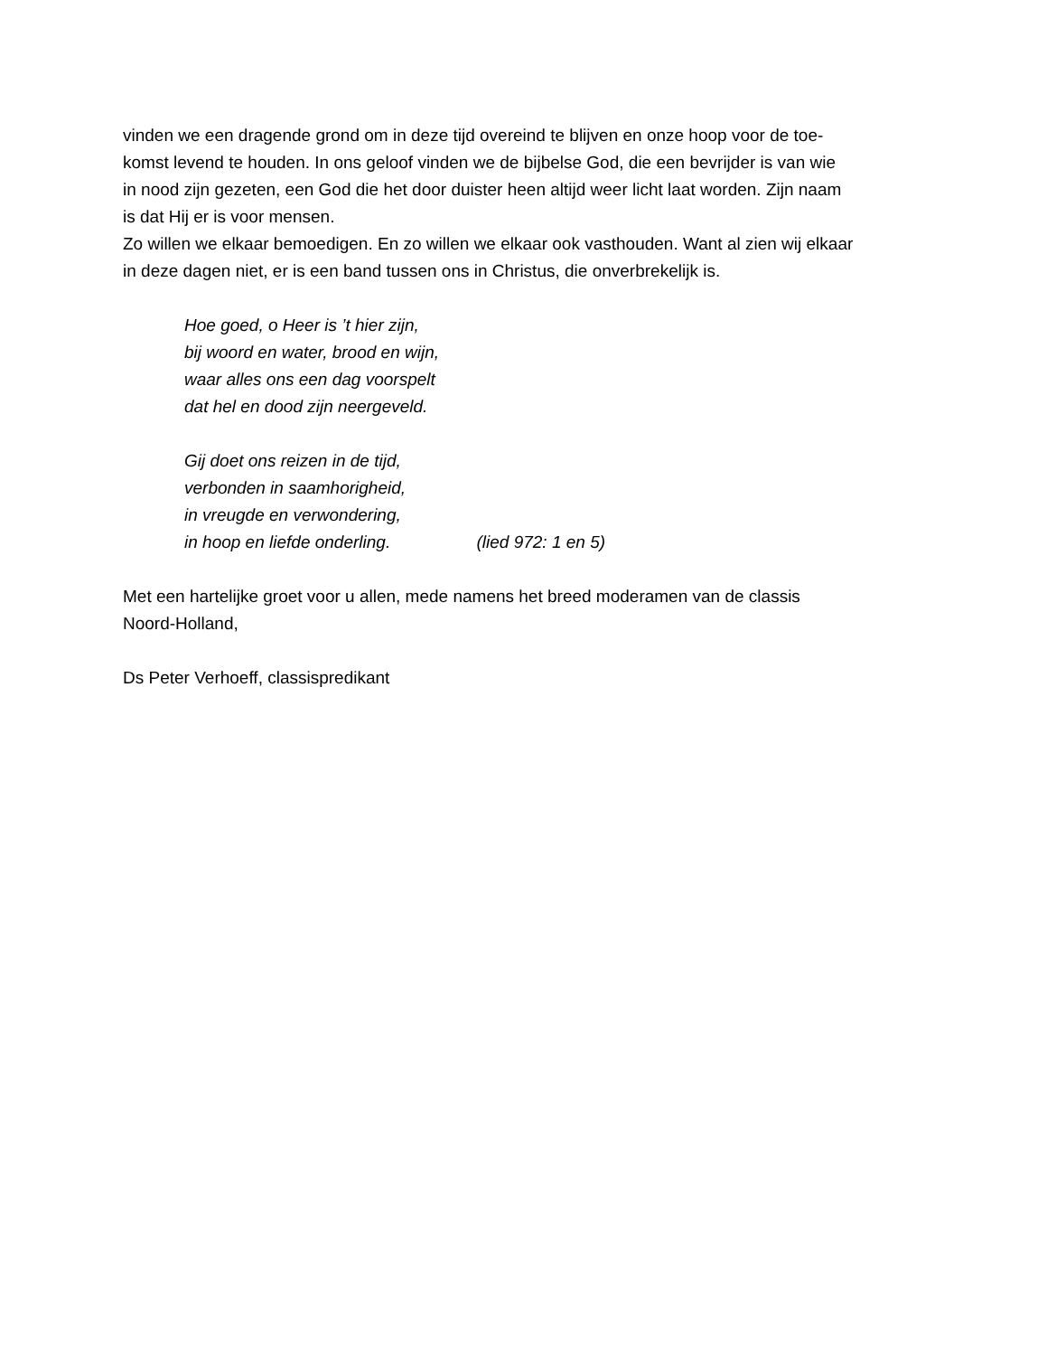vinden we een dragende grond om in deze tijd overeind te blijven en onze hoop voor de toe-
komst levend te houden. In ons geloof vinden we de bijbelse God, die een bevrijder is van wie
in nood zijn gezeten, een God die het door duister heen altijd weer licht laat worden. Zijn naam
is dat Hij er is voor mensen.
Zo willen we elkaar bemoedigen. En zo willen we elkaar ook vasthouden. Want al zien wij elkaar
in deze dagen niet, er is een band tussen ons in Christus, die onverbrekelijk is.
Hoe goed, o Heer is ’t hier zijn,
bij woord en water, brood en wijn,
waar alles ons een dag voorspelt
dat hel en dood zijn neergeveld.
Gij doet ons reizen in de tijd,
verbonden in saamhorigheid,
in vreugde en verwondering,
in hoop en liefde onderling. (lied 972: 1 en 5)
Met een hartelijke groet voor u allen, mede namens het breed moderamen van de classis
Noord-Holland,
Ds Peter Verhoeff, classispredikant